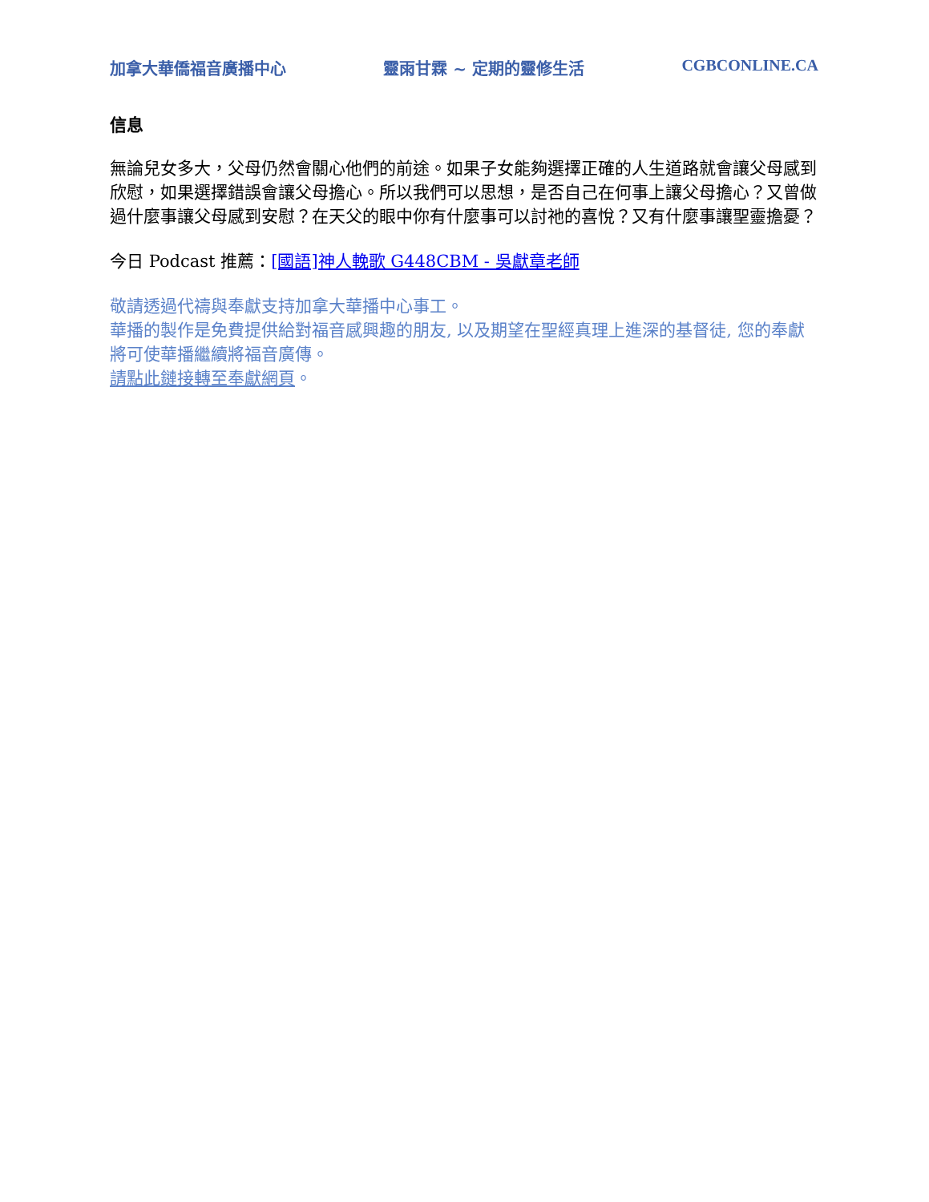加拿大華僑福音廣播中心 靈雨甘霖 ~ 定期的靈修生活 CGBCONLINE.CA
信息
無論兒女多大，父母仍然會關心他們的前途。如果子女能夠選擇正確的人生道路就會讓父母感到欣慰，如果選擇錯誤會讓父母擔心。所以我們可以思想，是否自己在何事上讓父母擔心？又曾做過什麼事讓父母感到安慰？在天父的眼中你有什麼事可以討祂的喜悅？又有什麼事讓聖靈擔憂？
今日 Podcast 推薦：[國語]神人輓歌 G448CBM - 吳獻章老師
敬請透過代禱與奉獻支持加拿大華播中心事工。
華播的製作是免費提供給對福音感興趣的朋友, 以及期望在聖經真理上進深的基督徒, 您的奉獻將可使華播繼續將福音廣傳。
請點此鏈接轉至奉獻網頁。